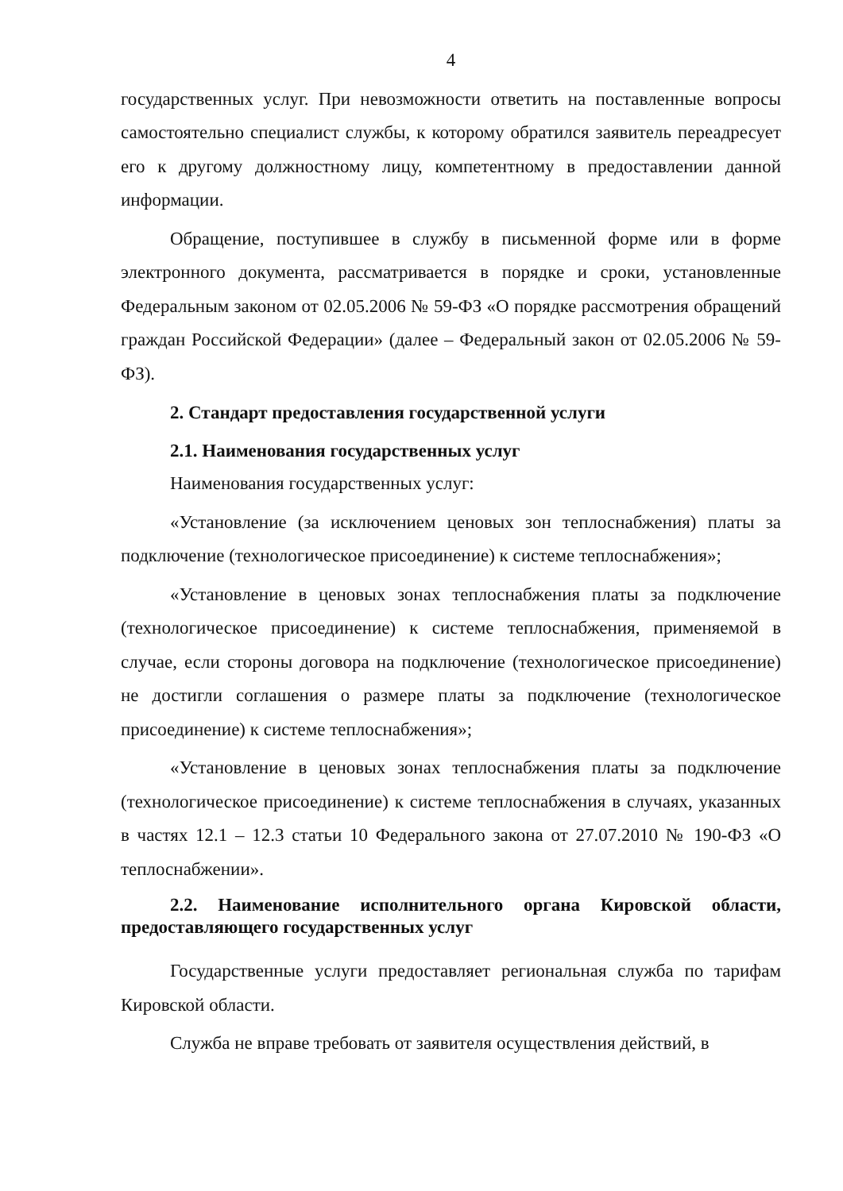4
государственных услуг. При невозможности ответить на поставленные вопросы самостоятельно специалист службы, к которому обратился заявитель переадресует его к другому должностному лицу, компетентному в предоставлении данной информации.
Обращение, поступившее в службу в письменной форме или в форме электронного документа, рассматривается в порядке и сроки, установленные Федеральным законом от 02.05.2006 № 59-ФЗ «О порядке рассмотрения обращений граждан Российской Федерации» (далее – Федеральный закон от 02.05.2006 № 59-ФЗ).
2. Стандарт предоставления государственной услуги
2.1. Наименования государственных услуг
Наименования государственных услуг:
«Установление (за исключением ценовых зон теплоснабжения) платы за подключение (технологическое присоединение) к системе теплоснабжения»;
«Установление в ценовых зонах теплоснабжения платы за подключение (технологическое присоединение) к системе теплоснабжения, применяемой в случае, если стороны договора на подключение (технологическое присоединение) не достигли соглашения о размере платы за подключение (технологическое присоединение) к системе теплоснабжения»;
«Установление в ценовых зонах теплоснабжения платы за подключение (технологическое присоединение) к системе теплоснабжения в случаях, указанных в частях 12.1 – 12.3 статьи 10 Федерального закона от 27.07.2010 № 190-ФЗ «О теплоснабжении».
2.2. Наименование исполнительного органа Кировской области, предоставляющего государственных услуг
Государственные услуги предоставляет региональная служба по тарифам Кировской области.
Служба не вправе требовать от заявителя осуществления действий, в